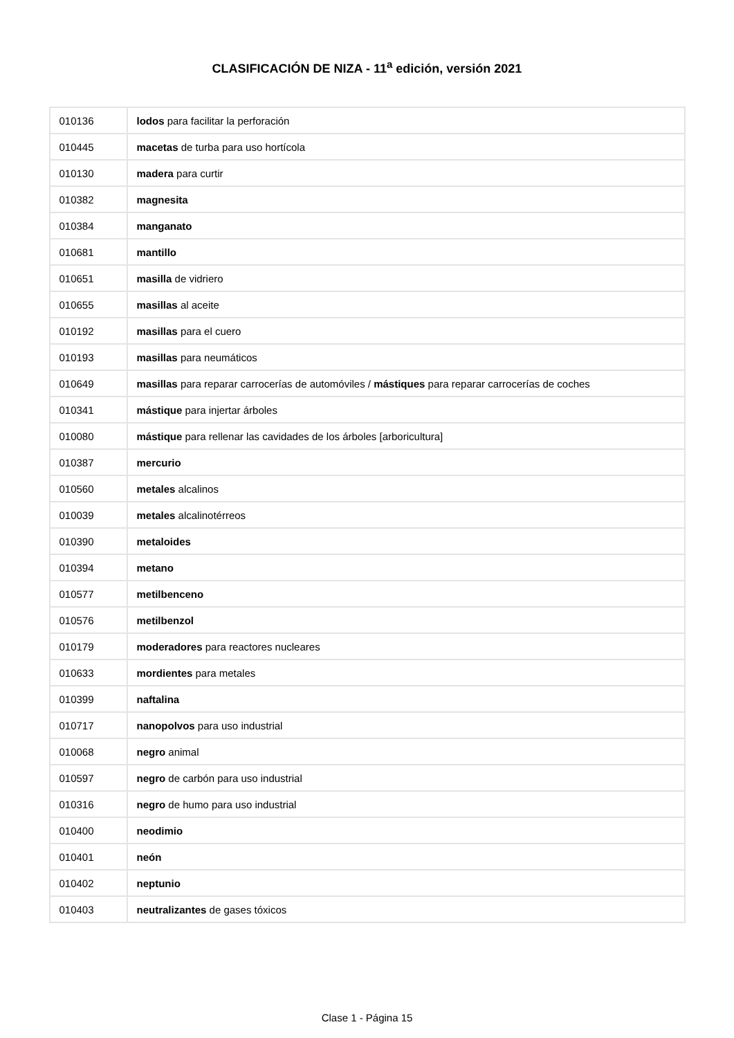CLASIFICACIÓN DE NIZA - 11<sup>a</sup> edición, versión 2021
| 010136 | lodos para facilitar la perforación |
| 010445 | macetas de turba para uso hortícola |
| 010130 | madera para curtir |
| 010382 | magnesita |
| 010384 | manganato |
| 010681 | mantillo |
| 010651 | masilla de vidriero |
| 010655 | masillas al aceite |
| 010192 | masillas para el cuero |
| 010193 | masillas para neumáticos |
| 010649 | masillas para reparar carrocerías de automóviles / mástiques para reparar carrocerías de coches |
| 010341 | mástique para injertar árboles |
| 010080 | mástique para rellenar las cavidades de los árboles [arboricultura] |
| 010387 | mercurio |
| 010560 | metales alcalinos |
| 010039 | metales alcalinotérreos |
| 010390 | metaloides |
| 010394 | metano |
| 010577 | metilbenceno |
| 010576 | metilbenzol |
| 010179 | moderadores para reactores nucleares |
| 010633 | mordientes para metales |
| 010399 | naftalina |
| 010717 | nanopolvos para uso industrial |
| 010068 | negro animal |
| 010597 | negro de carbón para uso industrial |
| 010316 | negro de humo para uso industrial |
| 010400 | neodimio |
| 010401 | neón |
| 010402 | neptunio |
| 010403 | neutralizantes de gases tóxicos |
Clase 1 - Página 15